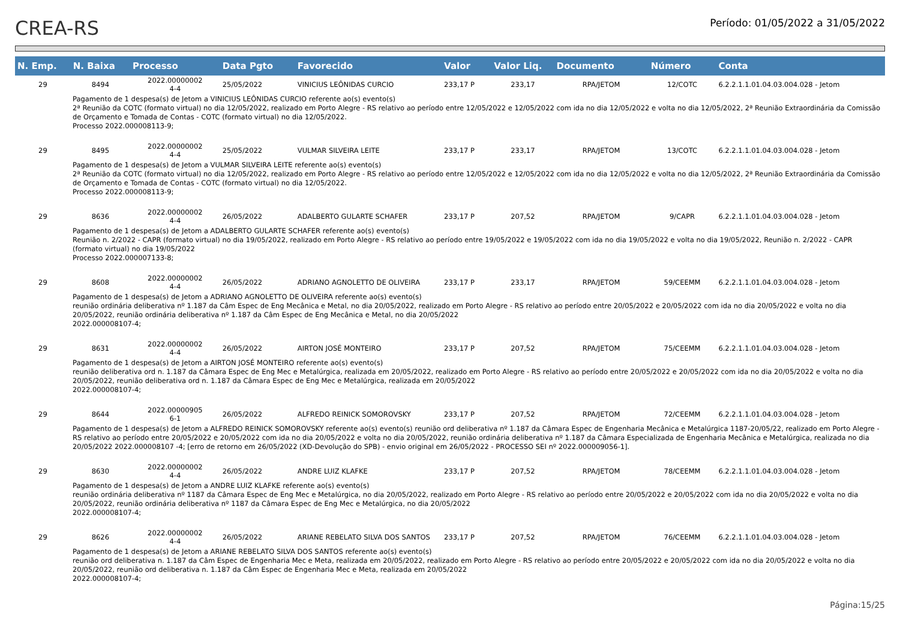CREA-RS
Período: 01/05/2022 a 31/05/2022
| N. Emp. | N. Baixa | Processo | Data Pgto | Favorecido | Valor | Valor Liq. | Documento | Número | Conta |
| --- | --- | --- | --- | --- | --- | --- | --- | --- | --- |
| 29 | 8494 | 2022.00000002 4-4 | 25/05/2022 | VINICIUS LEÔNIDAS CURCIO | 233,17 P | 233,17 | RPA/JETOM | 12/COTC | 6.2.2.1.1.01.04.03.004.028 - Jetom |
| Pagamento de 1 despesa(s) de Jetom a VINICIUS LEÔNIDAS CURCIO referente ao(s) evento(s) 2ª Reunião da COTC (formato virtual) no dia 12/05/2022, realizado em Porto Alegre - RS relativo ao período entre 12/05/2022 e 12/05/2022 com ida no dia 12/05/2022 e volta no dia 12/05/2022, 2ª Reunião Extraordinária da Comissão de Orçamento e Tomada de Contas - COTC (formato virtual) no dia 12/05/2022. Processo 2022.000008113-9; | | | | | | | | | |
| 29 | 8495 | 2022.00000002 4-4 | 25/05/2022 | VULMAR SILVEIRA LEITE | 233,17 P | 233,17 | RPA/JETOM | 13/COTC | 6.2.2.1.1.01.04.03.004.028 - Jetom |
| Pagamento de 1 despesa(s) de Jetom a VULMAR SILVEIRA LEITE referente ao(s) evento(s) 2ª Reunião da COTC (formato virtual) no dia 12/05/2022, realizado em Porto Alegre - RS relativo ao período entre 12/05/2022 e 12/05/2022 com ida no dia 12/05/2022 e volta no dia 12/05/2022, 2ª Reunião Extraordinária da Comissão de Orçamento e Tomada de Contas - COTC (formato virtual) no dia 12/05/2022. Processo 2022.000008113-9; | | | | | | | | | |
| 29 | 8636 | 2022.00000002 4-4 | 26/05/2022 | ADALBERTO GULARTE SCHAFER | 233,17 P | 207,52 | RPA/JETOM | 9/CAPR | 6.2.2.1.1.01.04.03.004.028 - Jetom |
| Pagamento de 1 despesa(s) de Jetom a ADALBERTO GULARTE SCHAFER referente ao(s) evento(s) Reunião n. 2/2022 - CAPR (formato virtual) no dia 19/05/2022, realizado em Porto Alegre - RS relativo ao período entre 19/05/2022 e 19/05/2022 com ida no dia 19/05/2022 e volta no dia 19/05/2022, Reunião n. 2/2022 - CAPR (formato virtual) no dia 19/05/2022 Processo 2022.000007133-8; | | | | | | | | | |
| 29 | 8608 | 2022.00000002 4-4 | 26/05/2022 | ADRIANO AGNOLETTO DE OLIVEIRA | 233,17 P | 233,17 | RPA/JETOM | 59/CEEMM | 6.2.2.1.1.01.04.03.004.028 - Jetom |
| Pagamento de 1 despesa(s) de Jetom a ADRIANO AGNOLETTO DE OLIVEIRA referente ao(s) evento(s) reunião ordinária deliberativa nº 1.187 da Câm Espec de Eng Mecânica e Metal, no dia 20/05/2022, realizado em Porto Alegre - RS relativo ao período entre 20/05/2022 e 20/05/2022 com ida no dia 20/05/2022 e volta no dia 20/05/2022, reunião ordinária deliberativa nº 1.187 da Câm Espec de Eng Mecânica e Metal, no dia 20/05/2022 2022.000008107-4; | | | | | | | | | |
| 29 | 8631 | 2022.00000002 4-4 | 26/05/2022 | AIRTON JOSÉ MONTEIRO | 233,17 P | 207,52 | RPA/JETOM | 75/CEEMM | 6.2.2.1.1.01.04.03.004.028 - Jetom |
| Pagamento de 1 despesa(s) de Jetom a AIRTON JOSÉ MONTEIRO referente ao(s) evento(s) reunião deliberativa ord n. 1.187 da Câmara Espec de Eng Mec e Metalúrgica, realizada em 20/05/2022, realizado em Porto Alegre - RS relativo ao período entre 20/05/2022 e 20/05/2022 com ida no dia 20/05/2022 e volta no dia 20/05/2022, reunião deliberativa ord n. 1.187 da Câmara Espec de Eng Mec e Metalúrgica, realizada em 20/05/2022 2022.000008107-4; | | | | | | | | | |
| 29 | 8644 | 2022.00000905 6-1 | 26/05/2022 | ALFREDO REINICK SOMOROVSKY | 233,17 P | 207,52 | RPA/JETOM | 72/CEEMM | 6.2.2.1.1.01.04.03.004.028 - Jetom |
| Pagamento de 1 despesa(s) de Jetom a ALFREDO REINICK SOMOROVSKY referente ao(s) evento(s) reunião ord deliberativa nº 1.187 da Câmara Espec de Engenharia Mecânica e Metalúrgica 1187-20/05/22, realizado em Porto Alegre - RS relativo ao período entre 20/05/2022 e 20/05/2022 com ida no dia 20/05/2022 e volta no dia 20/05/2022, reunião ordinária deliberativa nº 1.187 da Câmara Especializada de Engenharia Mecânica e Metalúrgica, realizada no dia 20/05/2022 2022.000008107 -4; [erro de retorno em 26/05/2022 (XD-Devolução do SPB) - envio original em 26/05/2022 - PROCESSO SEI nº 2022.000009056-1]. | | | | | | | | | |
| 29 | 8630 | 2022.00000002 4-4 | 26/05/2022 | ANDRE LUIZ KLAFKE | 233,17 P | 207,52 | RPA/JETOM | 78/CEEMM | 6.2.2.1.1.01.04.03.004.028 - Jetom |
| Pagamento de 1 despesa(s) de Jetom a ANDRE LUIZ KLAFKE referente ao(s) evento(s) reunião ordinária deliberativa nº 1187 da Câmara Espec de Eng Mec e Metalúrgica, no dia 20/05/2022, realizado em Porto Alegre - RS relativo ao período entre 20/05/2022 e 20/05/2022 com ida no dia 20/05/2022 e volta no dia 20/05/2022, reunião ordinária deliberativa nº 1187 da Câmara Espec de Eng Mec e Metalúrgica, no dia 20/05/2022 2022.000008107-4; | | | | | | | | | |
| 29 | 8626 | 2022.00000002 4-4 | 26/05/2022 | ARIANE REBELATO SILVA DOS SANTOS | 233,17 P | 207,52 | RPA/JETOM | 76/CEEMM | 6.2.2.1.1.01.04.03.004.028 - Jetom |
| Pagamento de 1 despesa(s) de Jetom a ARIANE REBELATO SILVA DOS SANTOS referente ao(s) evento(s) reunião ord deliberativa n. 1.187 da Câm Espec de Engenharia Mec e Meta, realizada em 20/05/2022, realizado em Porto Alegre - RS relativo ao período entre 20/05/2022 e 20/05/2022 com ida no dia 20/05/2022 e volta no dia 20/05/2022, reunião ord deliberativa n. 1.187 da Câm Espec de Engenharia Mec e Meta, realizada em 20/05/2022 2022.000008107-4; | | | | | | | | | |
Página:15/25